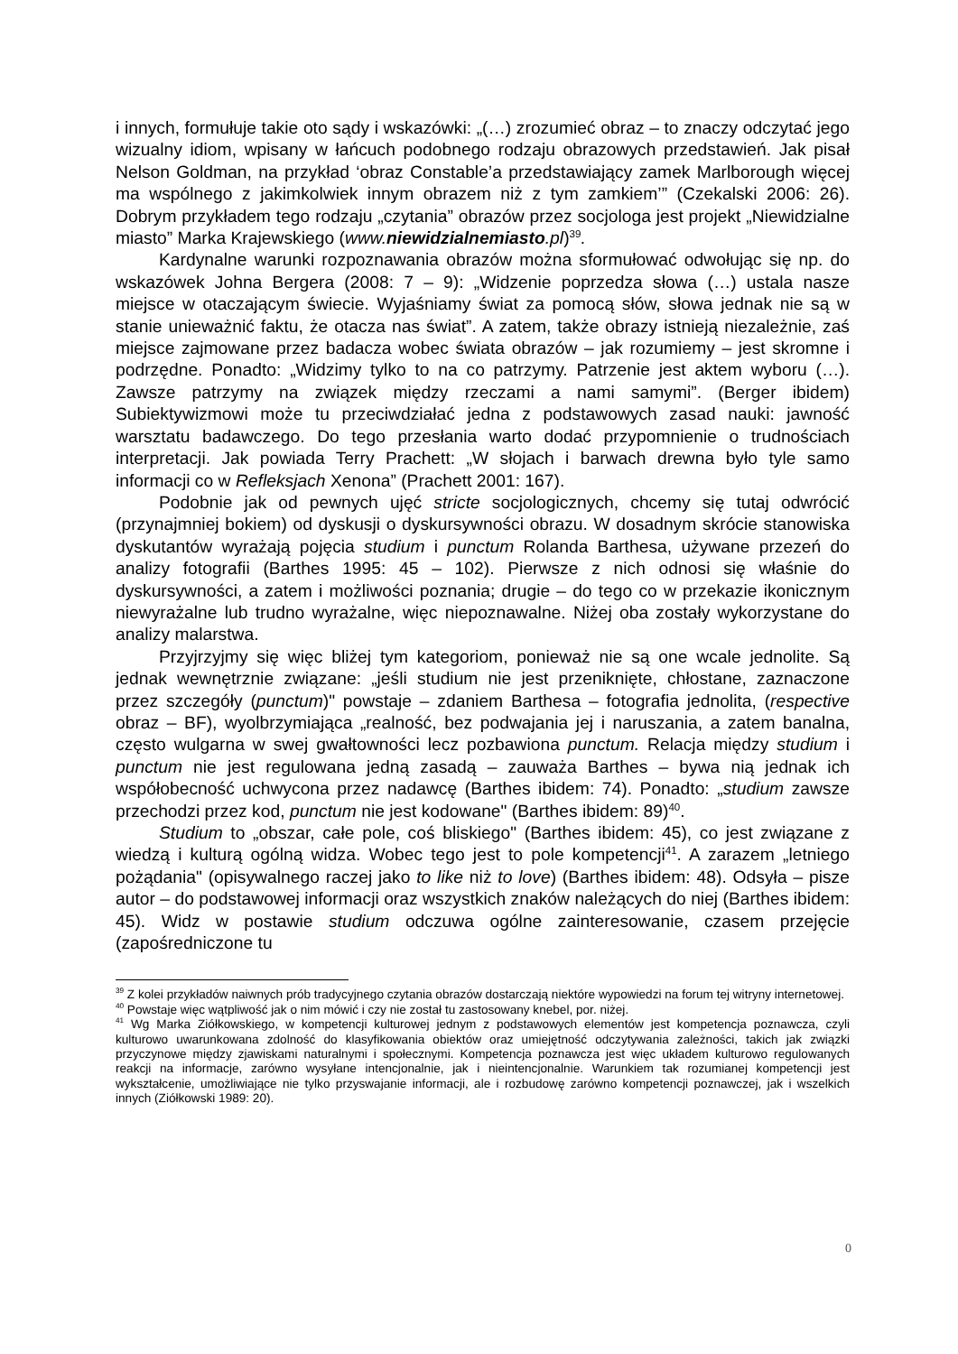i innych, formułuje takie oto sądy i wskazówki: „(…) zrozumieć obraz – to znaczy odczytać jego wizualny idiom, wpisany w łańcuch podobnego rodzaju obrazowych przedstawień. Jak pisał Nelson Goldman, na przykład ‘obraz Constable’a przedstawiający zamek Marlborough więcej ma wspólnego z jakimkolwiek innym obrazem niż z tym zamkiem’” (Czekalski 2006: 26). Dobrym przykładem tego rodzaju „czytania” obrazów przez socjologa jest projekt „Niewidzialne miasto” Marka Krajewskiego (www.niewidzialnemiasto.pl)<sup>39</sup>.
Kardynalne warunki rozpoznawania obrazów można sformułować odwołując się np. do wskazówek Johna Bergera (2008: 7 – 9): „Widzenie poprzedza słowa (…) ustala nasze miejsce w otaczającym świecie. Wyjaśniamy świat za pomocą słów, słowa jednak nie są w stanie unieważnić faktu, że otacza nas świat”. A zatem, także obrazy istnieją niezależnie, zaś miejsce zajmowane przez badacza wobec świata obrazów – jak rozumiemy – jest skromne i podrzędne. Ponadto: „Widzimy tylko to na co patrzymy. Patrzenie jest aktem wyboru (…). Zawsze patrzymy na związek między rzeczami a nami samymi”. (Berger ibidem) Subiektywizmowi może tu przeciwdziałać jedna z podstawowych zasad nauki: jawność warsztatu badawczego. Do tego przesłania warto dodać przypomnienie o trudnościach interpretacji. Jak powiada Terry Prachett: „W słojach i barwach drewna było tyle samo informacji co w Refleksjach Xenona” (Prachett 2001: 167).
Podobnie jak od pewnych ujęć stricte socjologicznych, chcemy się tutaj odwrócić (przynajmniej bokiem) od dyskusji o dyskursywności obrazu. W dosadnym skrócie stanowiska dyskutantów wyrażają pojęcia studium i punctum Rolanda Barthesa, używane przezeń do analizy fotografii (Barthes 1995: 45 – 102). Pierwsze z nich odnosi się właśnie do dyskursywności, a zatem i możliwości poznania; drugie – do tego co w przekazie ikonicznym niewyrażalne lub trudno wyrażalne, więc niepoznawalne. Niżej oba zostały wykorzystane do analizy malarstwa.
Przyjrzyjmy się więc bliżej tym kategoriom, ponieważ nie są one wcale jednolite. Są jednak wewnętrznie związane: „jeśli studium nie jest przeniknięte, chłostane, zaznaczone przez szczegóły (punctum)" powstaje – zdaniem Barthesa – fotografia jednolita, (respective obraz – BF), wyolbrzymiająca „realność, bez podwajania jej i naruszania, a zatem banalna, często wulgarna w swej gwałtowności lecz pozbawiona punctum. Relacja między studium i punctum nie jest regulowana jedną zasadą – zauważa Barthes – bywa nią jednak ich współobecność uchwycona przez nadawcę (Barthes ibidem: 74). Ponadto: „studium zawsze przechodzi przez kod, punctum nie jest kodowane" (Barthes ibidem: 89)<sup>40</sup>.
Studium to „obszar, całe pole, coś bliskiego" (Barthes ibidem: 45), co jest związane z wiedzą i kulturą ogólną widza. Wobec tego jest to pole kompetencji<sup>41</sup>. A zarazem „letniego pożądania" (opisywalnego raczej jako to like niż to love) (Barthes ibidem: 48). Odsyła – pisze autor – do podstawowej informacji oraz wszystkich znaków należących do niej (Barthes ibidem: 45). Widz w postawie studium odczuwa ogólne zainteresowanie, czasem przejęcie (zapośredniczone tu
<sup>39</sup> Z kolei przykładów naiwnych prób tradycyjnego czytania obrazów dostarczają niektóre wypowiedzi na forum tej witryny internetowej.
<sup>40</sup> Powstaje więc wątpliwość jak o nim mówić i czy nie został tu zastosowany knebel, por. niżej.
<sup>41</sup> Wg Marka Ziółkowskiego, w kompetencji kulturowej jednym z podstawowych elementów jest kompetencja poznawcza, czyli kulturowo uwarunkowana zdolność do klasyfikowania obiektów oraz umiejętność odczytywania zależności, takich jak związki przyczynowe między zjawiskami naturalnymi i społecznymi. Kompetencja poznawcza jest więc układem kulturowo regulowanych reakcji na informacje, zarówno wysyłane intencjonalnie, jak i nieintencjonalnie. Warunkiem tak rozumianej kompetencji jest wykształcenie, umożliwiające nie tylko przyswajanie informacji, ale i rozbudowę zarówno kompetencji poznawczej, jak i wszelkich innych (Ziółkowski 1989: 20).
0